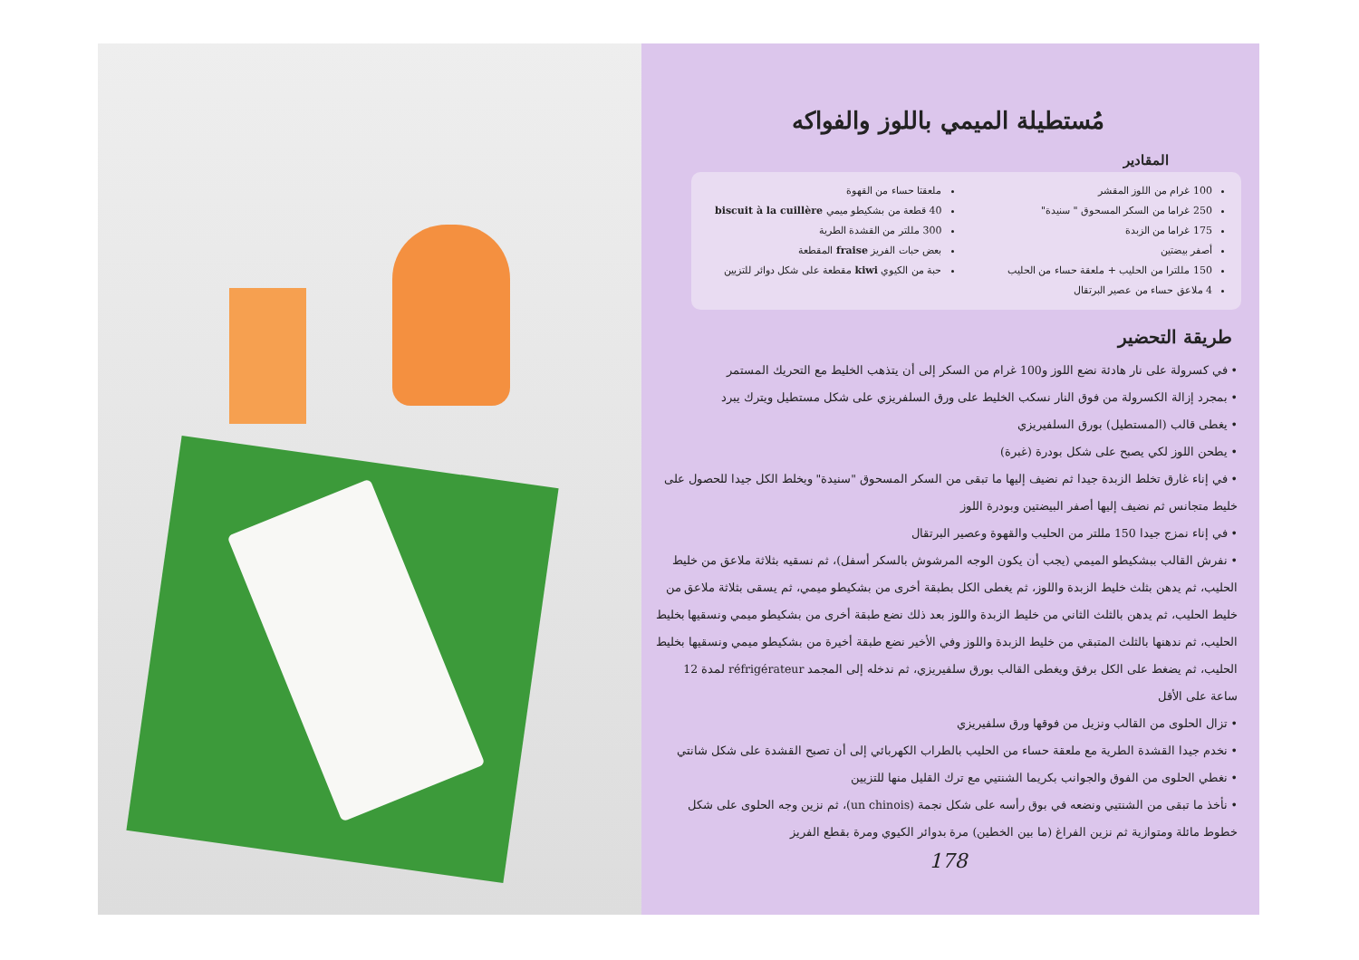مُستطيلة الميمي باللوز والفواكه
المقادير
100 غرام من اللوز المقشر
250 غراما من السكر المسحوق " سنيدة"
175 غراما من الزبدة
أصفر بيضتين
150 مللترا من الحليب + ملعقة حساء من الحليب
4 ملاعق حساء من عصير البرتقال
ملعقتا حساء من القهوة
40 قطعة من بشكيطو ميمي biscuit à la cuillère
300 مللتر من القشدة الطرية
بعض حبات الفريز fraise المقطعة
حبة من الكيوي kiwi مقطعة على شكل دوائر للتزيين
طريقة التحضير
• في كسرولة على نار هادئة نضع اللوز و100 غرام من السكر إلى أن يتذهب الخليط مع التحريك المستمر
• بمجرد إزالة الكسرولة من فوق النار نسكب الخليط على ورق السلفريزي على شكل مستطيل ويترك يبرد
• يغطى قالب (المستطيل) بورق السلفيريزي
• يطحن اللوز لكي يصبح على شكل بودرة (غبرة)
• في إناء غارق تخلط الزبدة جيدا ثم نضيف إليها ما تبقى من السكر المسحوق "سنيدة" ويخلط الكل جيدا للحصول على خليط متجانس ثم نضيف إليها أصفر البيضتين وبودرة اللوز
• في إناء نمزج جيدا 150 مللتر من الحليب والقهوة وعصير البرتقال
• نفرش القالب ببشكيطو الميمي (يجب أن يكون الوجه المرشوش بالسكر أسفل)، ثم نسقيه بثلاثة ملاعق من خليط الحليب، ثم يدهن بثلث خليط الزبدة واللوز، ثم يغطى الكل بطبقة أخرى من بشكيطو ميمي، ثم يسقى بثلاثة ملاعق من خليط الحليب، ثم يدهن بالثلث الثاني من خليط الزبدة واللوز بعد ذلك نضع طبقة أخرى من بشكيطو ميمي ونسقيها بخليط الحليب، ثم ندهنها بالثلث المتبقي من خليط الزبدة واللوز وفي الأخير نضع طبقة أخيرة من بشكيطو ميمي ونسقيها بخليط الحليب، ثم يضغط على الكل برفق ويغطى القالب بورق سلفيريزي، ثم ندخله إلى المجمد réfrigérateur لمدة 12 ساعة على الأقل
• تزال الحلوى من القالب ونزيل من فوقها ورق سلفيريزي
• نخدم جيدا القشدة الطرية مع ملعقة حساء من الحليب بالطراب الكهربائي إلى أن تصبح القشدة على شكل شانتي
• نغطي الحلوى من الفوق والجوانب بكريما الشنتيي مع ترك القليل منها للتزيين
• نأخذ ما تبقى من الشنتيي ونضعه في بوق رأسه على شكل نجمة (un chinois)، ثم نزين وجه الحلوى على شكل خطوط مائلة ومتوازية ثم نزين الفراغ (ما بين الخطين) مرة بدوائر الكيوي ومرة بقطع الفريز
178